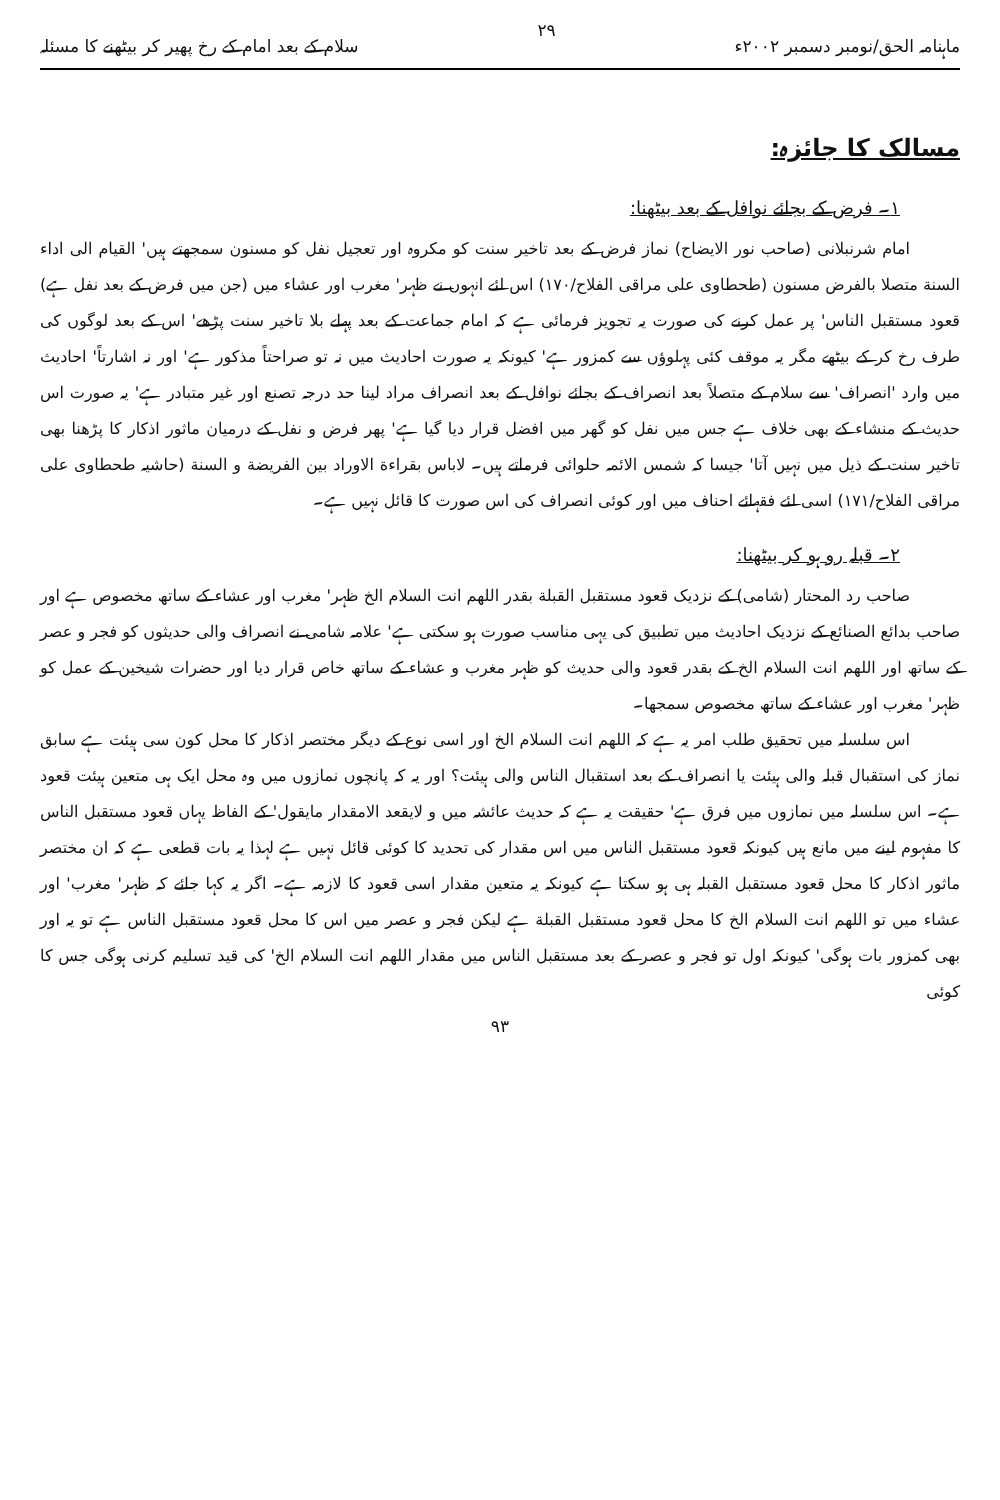ماہنامہ الحق/نومبر دسمبر ۲۰۰۲ء ۲۹ سلام کے بعد امام کے رخ پھیر کر بیٹھنے کا مسئلہ
مسالک کا جائزہ:
۱۔ فرض کے بجائے نوافل کے بعد بیٹھنا:
امام شرنبلانی (صاحب نور الایضاح) نماز فرض کے بعد تاخیر سنت کو مکروہ اور تعجیل نفل کو مسنون سمجھتے ہیں' القیام الی اداء السنة متصلا بالفرض مسنون (طحطاوی علی مراقی الفلاح/۱۷۰) اس لئے انہوں نے ظہر' مغرب اور عشاء میں (جن میں فرض کے بعد نفل ہے) قعود مستقبل الناس' پر عمل کرنے کی صورت یہ تجویز فرمائی ہے کہ امام جماعت کے بعد پہلے بلا تاخیر سنت پڑھے' اس کے بعد لوگوں کی طرف رخ کر کے بیٹھے مگر یہ موقف کئی پہلوؤں سے کمزور ہے' کیونکہ یہ صورت احادیث میں نہ تو صراحتاً مذکور ہے' اور نہ اشارتاً' احادیث میں وارد 'انصراف' سے سلام کے متصلاً بعد انصراف کے بجائے نوافل کے بعد انصراف مراد لینا حد درجہ تصنع اور غیر متبادر ہے' یہ صورت اس حدیث کے منشاء کے بھی خلاف ہے جس میں نفل کو گھر میں افضل قرار دیا گیا ہے' پھر فرض و نفل کے درمیان ماثور اذکار کا پڑھنا بھی تاخیر سنت کے ذیل میں نہیں آتا' جیسا کہ شمس الائمہ حلوائی فرماتے ہیں۔ لاباس بقراءة الاوراد بین الفریضة و السنة (حاشیہ طحطاوی علی مراقی الفلاح/۱۷۱) اسی لئے فقہائے احناف میں اور کوئی انصراف کی اس صورت کا قائل نہیں ہے۔
۲۔ قبلہ رو ہو کر بیٹھنا:
صاحب رد المحتار (شامی) کے نزدیک قعود مستقبل القبلة بقدر اللھم انت السلام الخ ظہر' مغرب اور عشاء کے ساتھ مخصوص ہے اور صاحب بدائع الصنائع کے نزدیک احادیث میں تطبیق کی یہی مناسب صورت ہو سکتی ہے' علامہ شامی نے انصراف والی حدیثوں کو فجر و عصر کے ساتھ اور اللھم انت السلام الخ کے بقدر قعود والی حدیث کو ظہر مغرب و عشاء کے ساتھ خاص قرار دیا اور حضرات شیخین کے عمل کو ظہر' مغرب اور عشاء کے ساتھ مخصوص سمجھا۔
اس سلسلہ میں تحقیق طلب امر یہ ہے کہ اللھم انت السلام الخ اور اسی نوع کے دیگر مختصر اذکار کا محل کون سی ہیئت ہے سابق نماز کی استقبال قبلہ والی ہیئت یا انصراف کے بعد استقبال الناس والی ہیئت؟ اور یہ کہ پانچوں نمازوں میں وہ محل ایک ہی متعین ہیئت قعود ہے۔ اس سلسلہ میں نمازوں میں فرق ہے' حقیقت یہ ہے کہ حدیث عائشہ میں و لایقعد الامقدار مایقول' کے الفاظ یہاں قعود مستقبل الناس کا مفہوم لینے میں مانع ہیں کیونکہ قعود مستقبل الناس میں اس مقدار کی تحدید کا کوئی قائل نہیں ہے لہذا یہ بات قطعی ہے کہ ان مختصر ماثور اذکار کا محل قعود مستقبل القبلہ ہی ہو سکتا ہے کیونکہ یہ متعین مقدار اسی قعود کا لازمہ ہے۔ اگر یہ کہا جائے کہ ظہر' مغرب' اور عشاء میں تو اللھم انت السلام الخ کا محل قعود مستقبل القبلة ہے لیکن فجر و عصر میں اس کا محل قعود مستقبل الناس ہے تو یہ اور بھی کمزور بات ہوگی' کیونکہ اول تو فجر و عصر کے بعد مستقبل الناس میں مقدار اللھم انت السلام الخ' کی قید تسلیم کرنی ہوگی جس کا کوئی
۹۳